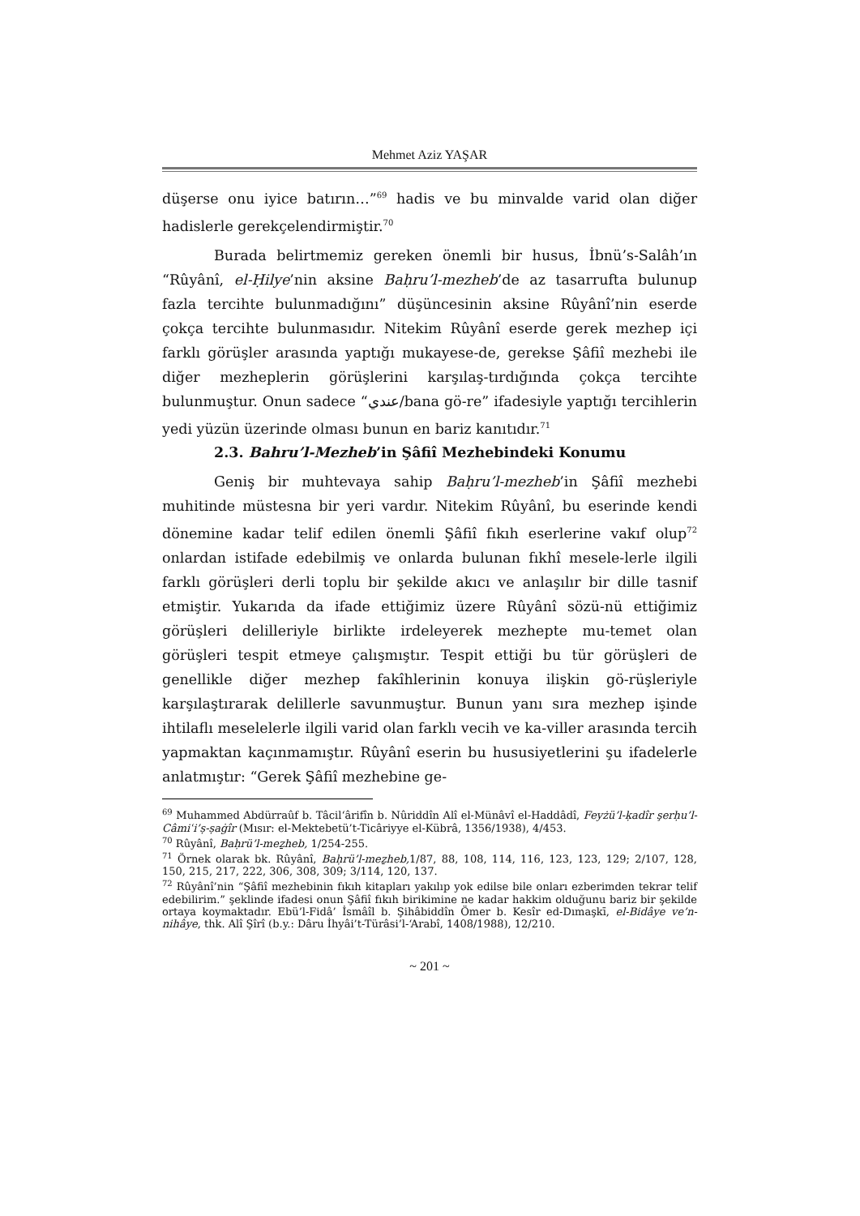Mehmet Aziz YAŞAR
düşerse onu iyice batırın…”<sup>69</sup> hadis ve bu minvalde varid olan diğer hadislerle gerekçelendirmiştir.<sup>70</sup>
Burada belirtmemiz gereken önemli bir husus, İbnü’s-Salâh’ın “Rûyânî, el-Ḥilye’nin aksine Baḥru’l-mezheb’de az tasarrufta bulunup fazla tercihte bulunmadığını” düşüncesinin aksine Rûyânî’nin eserde çokça tercihte bulunmasıdır. Nitekim Rûyânî eserde gerek mezhep içi farklı görüşler arasında yaptığı mukayese-de, gerekse Şâfiî mezhebi ile diğer mezheplerin görüşlerini karşılaş-tırdığında çokça tercihte bulunmuştur. Onun sadece “عندي/bana gö-re” ifadesiyle yaptığı tercihlerin yedi yüzün üzerinde olması bunun en bariz kanıtıdır.<sup>71</sup>
2.3. Bahru’l-Mezheb’in Şâfiî Mezhebindeki Konumu
Geniş bir muhtevaya sahip Baḥru’l-mezheb’in Şâfiî mezhebi muhitinde müstesna bir yeri vardır. Nitekim Rûyânî, bu eserinde kendi dönemine kadar telif edilen önemli Şâfiî fıkıh eserlerine vakıf olup<sup>72</sup> onlardan istifade edebilmiş ve onlarda bulunan fıkhî mesele-lerle ilgili farklı görüşleri derli toplu bir şekilde akıcı ve anlaşılır bir dille tasnif etmiştir. Yukarıda da ifade ettiğimiz üzere Rûyânî sözü-nü ettiğimiz görüşleri delilleriyle birlikte irdeleyerek mezhepte mu-temet olan görüşleri tespit etmeye çalışmıştır. Tespit ettiği bu tür görüşleri de genellikle diğer mezhep fakîhlerinin konuya ilişkin gö-rüşleriyle karşılaştırarak delillerle savunmuştur. Bunun yanı sıra mezhep işinde ihtilaflı meselelerle ilgili varid olan farklı vecih ve ka-viller arasında tercih yapmaktan kaçınmamıştır. Rûyânî eserin bu hususiyetlerini şu ifadelerle anlatmıştır: “Gerek Şâfiî mezhebine ge-
<sup>69</sup> Muhammed Abdürraûf b. Tâcil‘ârifîn b. Nûriddîn Alî el-Münâvî el-Haddâdî, Feyżü’l-ḳadîr şerḥu’l-Câmiʿi’ṣ-ṣaġîr (Mısır: el-Mektebetü’t-Ticâriyye el-Kübrâ, 1356/1938), 4/453.
<sup>70</sup> Rûyânî, Baḥrü’l-meẕheb, 1/254-255.
<sup>71</sup> Örnek olarak bk. Rûyânî, Baḥrü’l-meẕheb, 1/87, 88, 108, 114, 116, 123, 123, 129; 2/107, 128, 150, 215, 217, 222, 306, 308, 309; 3/114, 120, 137.
<sup>72</sup> Rûyânî’nin “Şâfiî mezhebinin fıkıh kitapları yakılıp yok edilse bile onları ezberimden tekrar telif edebilirim.” şeklinde ifadesi onun Şâfiî fıkıh birikimine ne kadar hakkim olduğunu bariz bir şekilde ortaya koymaktadır. Ebü’l-Fidâ’ İsmâîl b. Şihâbiddîn Ömer b. Kesîr ed-Dımaşkī, el-Bidâye ve’n-nihâye, thk. Alî Şîrî (b.y.: Dâru İhyâi’t-Türâsi’l-‘Arabî, 1408/1988), 12/210.
~ 201 ~